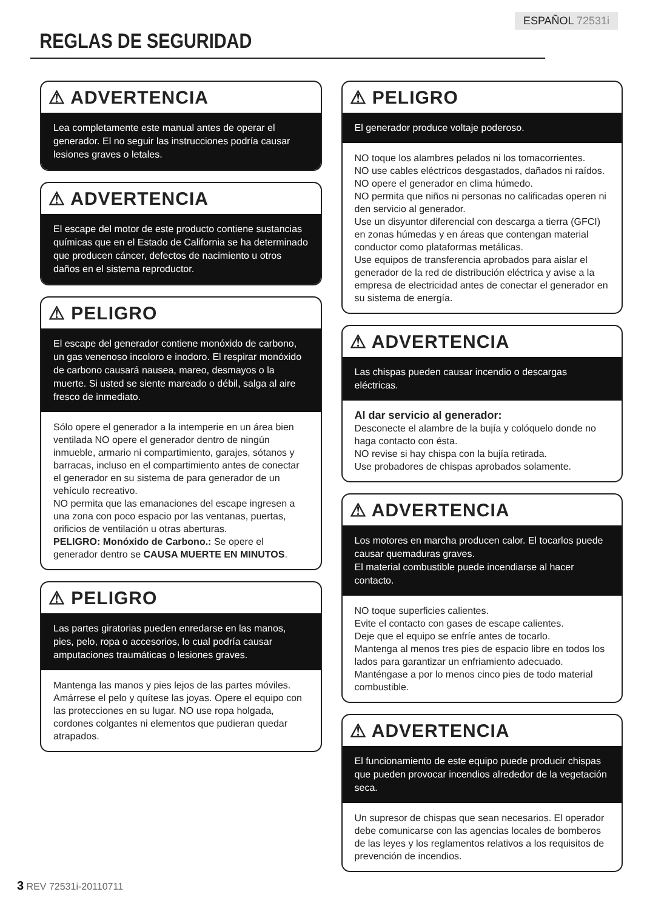ESPAÑOL 72531i
REGLAS DE SEGURIDAD
⚠ ADVERTENCIA
Lea completamente este manual antes de operar el generador. El no seguir las instrucciones podría causar lesiones graves o letales.
⚠ ADVERTENCIA
El escape del motor de este producto contiene sustancias químicas que en el Estado de California se ha determinado que producen cáncer, defectos de nacimiento u otros daños en el sistema reproductor.
⚠ PELIGRO
El escape del generador contiene monóxido de carbono, un gas venenoso incoloro e inodoro. El respirar monóxido de carbono causará nausea, mareo, desmayos o la muerte. Si usted se siente mareado o débil, salga al aire fresco de inmediato.
Sólo opere el generador a la intemperie en un área bien ventilada NO opere el generador dentro de ningún inmueble, armario ni compartimiento, garajes, sótanos y barracas, incluso en el compartimiento antes de conectar el generador en su sistema de para generador de un vehículo recreativo.
NO permita que las emanaciones del escape ingresen a una zona con poco espacio por las ventanas, puertas, orificios de ventilación u otras aberturas.
PELIGRO: Monóxido de Carbono.: Se opere el generador dentro se CAUSA MUERTE EN MINUTOS.
⚠ PELIGRO
Las partes giratorias pueden enredarse en las manos, pies, pelo, ropa o accesorios, lo cual podría causar amputaciones traumáticas o lesiones graves.
Mantenga las manos y pies lejos de las partes móviles. Amárrese el pelo y quítese las joyas. Opere el equipo con las protecciones en su lugar. NO use ropa holgada, cordones colgantes ni elementos que pudieran quedar atrapados.
⚠ PELIGRO
El generador produce voltaje poderoso.
NO toque los alambres pelados ni los tomacorrientes.
NO use cables eléctricos desgastados, dañados ni raídos.
NO opere el generador en clima húmedo.
NO permita que niños ni personas no calificadas operen ni den servicio al generador.
Use un disyuntor diferencial con descarga a tierra (GFCI) en zonas húmedas y en áreas que contengan material conductor como plataformas metálicas.
Use equipos de transferencia aprobados para aislar el generador de la red de distribución eléctrica y avise a la empresa de electricidad antes de conectar el generador en su sistema de energía.
⚠ ADVERTENCIA
Las chispas pueden causar incendio o descargas eléctricas.
Al dar servicio al generador:
Desconecte el alambre de la bujía y colóquelo donde no haga contacto con ésta.
NO revise si hay chispa con la bujía retirada.
Use probadores de chispas aprobados solamente.
⚠ ADVERTENCIA
Los motores en marcha producen calor. El tocarlos puede causar quemaduras graves.
El material combustible puede incendiarse al hacer contacto.
NO toque superficies calientes.
Evite el contacto con gases de escape calientes.
Deje que el equipo se enfríe antes de tocarlo.
Mantenga al menos tres pies de espacio libre en todos los lados para garantizar un enfriamiento adecuado.
Manténgase a por lo menos cinco pies de todo material combustible.
⚠ ADVERTENCIA
El funcionamiento de este equipo puede producir chispas que pueden provocar incendios alrededor de la vegetación seca.
Un supresor de chispas que sean necesarios. El operador debe comunicarse con las agencias locales de bomberos de las leyes y los reglamentos relativos a los requisitos de prevención de incendios.
3 REV 72531i-20110711